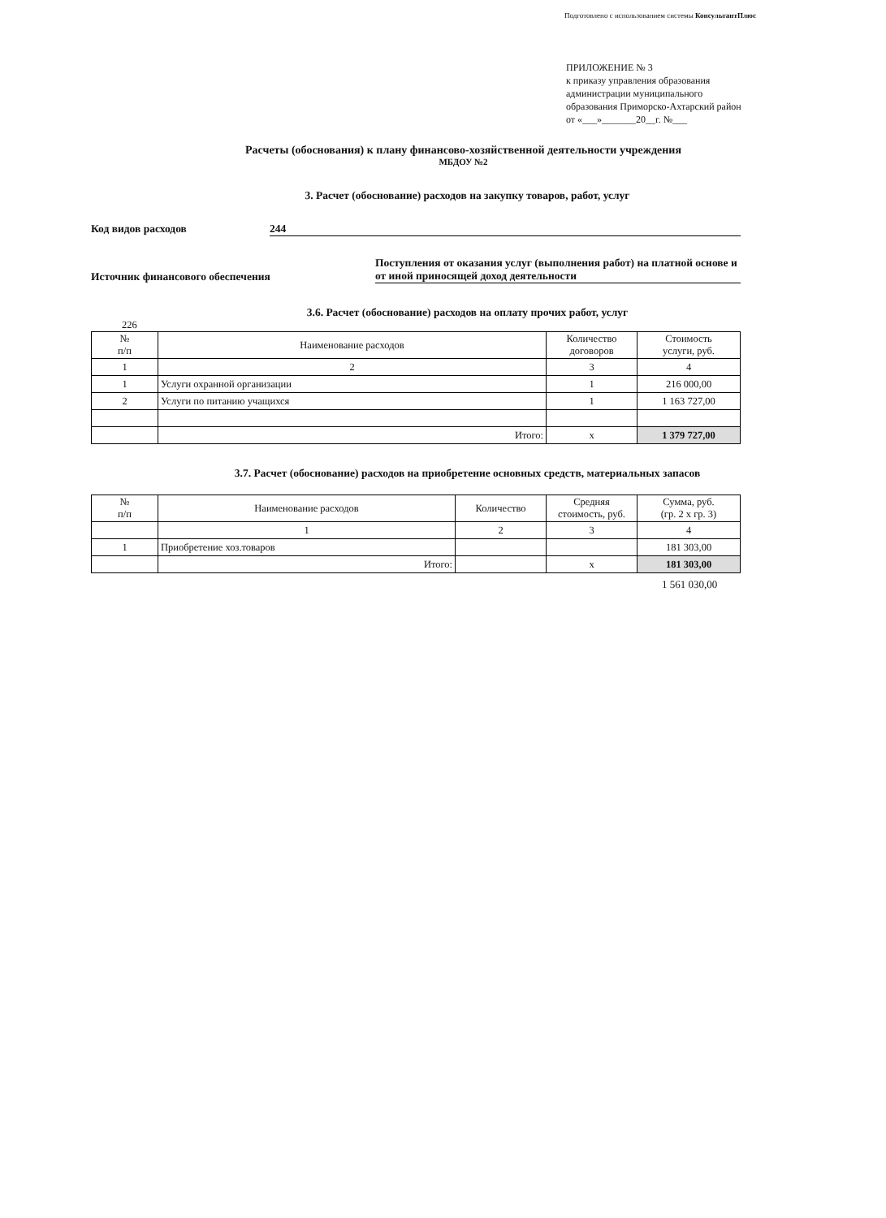Подготовлено с использованием системы КонсультантПлюс
ПРИЛОЖЕНИЕ № 3
к приказу управления образования
администрации муниципального
образования Приморско-Ахтарский район
от «___»_______20__г. №___
Расчеты (обоснования) к плану финансово-хозяйственной деятельности учреждения
МБДОУ №2
3. Расчет (обоснование) расходов на закупку товаров, работ, услуг
Код видов расходов 244
Источник финансового обеспечения
Поступления от оказания услуг (выполнения работ) на платной основе и от иной приносящей доход деятельности
3.6. Расчет (обоснование) расходов на оплату прочих работ, услуг
226
| № п/п | Наименование расходов | Количество договоров | Стоимость услуги, руб. |
| --- | --- | --- | --- |
| 1 | 2 | 3 | 4 |
| 1 | Услуги охранной организации | 1 | 216 000,00 |
| 2 | Услуги по питанию учащихся | 1 | 1 163 727,00 |
| | Итого: | х | 1 379 727,00 |
3.7. Расчет (обоснование) расходов на приобретение основных средств, материальных запасов
| № п/п | Наименование расходов | Количество | Средняя стоимость, руб. | Сумма, руб. (гр. 2 х гр. 3) |
| --- | --- | --- | --- | --- |
| | 1 | 2 | 3 | 4 |
| 1 | Приобретение хоз.товаров | | | 181 303,00 |
| | Итого: | | х | 181 303,00 |
1 561 030,00